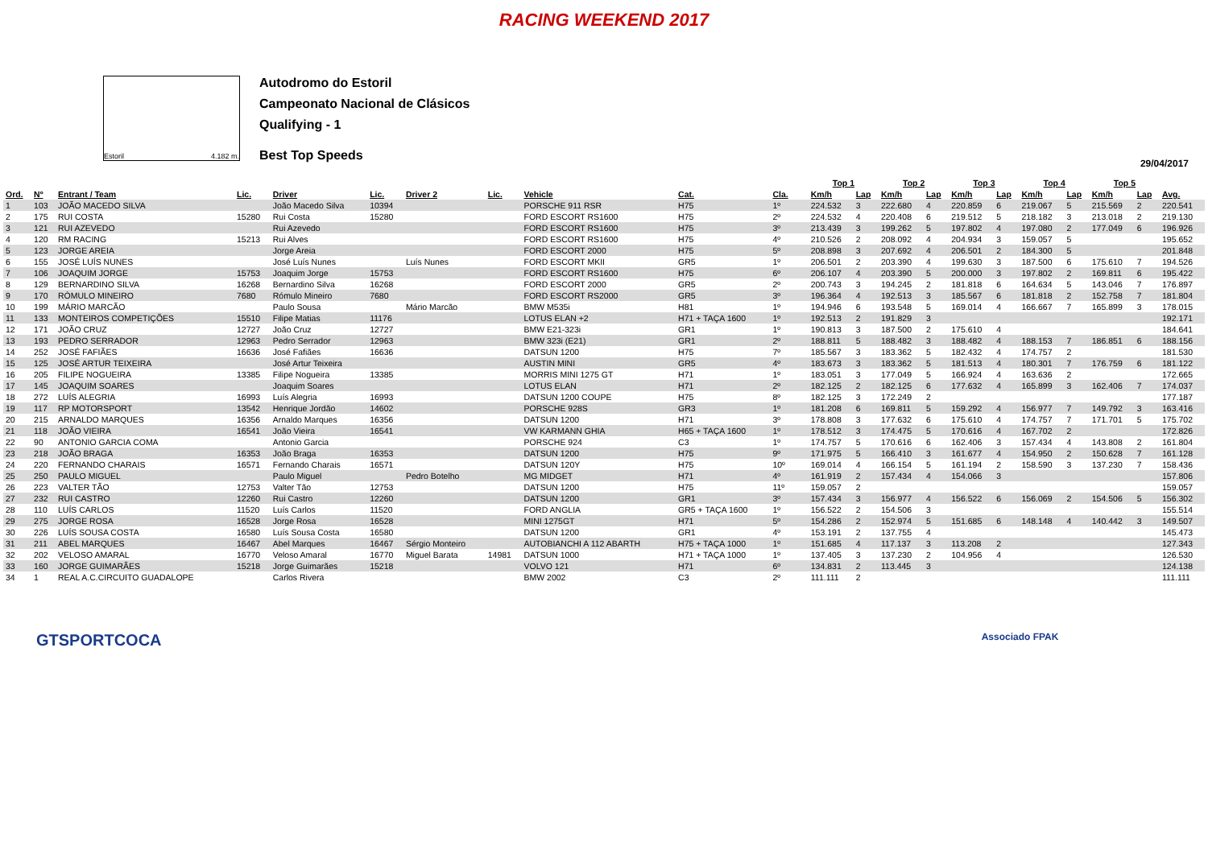RACING WEEKEND 2017
Estoril 4.182 m.
Autodromo do Estoril
Campeonato Nacional de Clásicos
Qualifying - 1
Best Top Speeds
29/04/2017
| | | | | | | | | | | | | | Top 1 | | Top 2 | | Top 3 | | Top 4 | | Top 5 | | |
| --- | --- | --- | --- | --- | --- | --- | --- | --- | --- | --- | --- | --- | --- | --- | --- | --- | --- | --- | --- | --- | --- | --- | --- |
| Ord. | Nº | Entrant / Team | Lic. | Driver | Lic. | Driver 2 | Lic. | Vehicle | Cat. | Cla. | | | Km/h | Lap | Km/h | Lap | Km/h | Lap | Km/h | Lap | Km/h | Lap | Avg. |
| 1 | 103 | JOÃO MACEDO SILVA | | João Macedo Silva | 10394 | | | PORSCHE 911 RSR | H75 | 1º | | | 224.532 | 3 | 222.680 | 4 | 220.859 | 6 | 219.067 | 5 | 215.569 | 2 | 220.541 |
| 2 | 175 | RUI COSTA | 15280 | Rui Costa | 15280 | | | FORD ESCORT RS1600 | H75 | 2º | | | 224.532 | 4 | 220.408 | 6 | 219.512 | 5 | 218.182 | 3 | 213.018 | 2 | 219.130 |
| 3 | 121 | RUI AZEVEDO | | Rui Azevedo | | | | FORD ESCORT RS1600 | H75 | 3º | | | 213.439 | 3 | 199.262 | 5 | 197.802 | 4 | 197.080 | 2 | 177.049 | 6 | 196.926 |
| 4 | 120 | RM RACING | 15213 | Rui Alves | | | | FORD ESCORT RS1600 | H75 | 4º | | | 210.526 | 2 | 208.092 | 4 | 204.934 | 3 | 159.057 | 5 | | | 195.652 |
| 5 | 123 | JORGE AREIA | | Jorge Areia | | | | FORD ESCORT 2000 | H75 | 5º | | | 208.898 | 3 | 207.692 | 4 | 206.501 | 2 | 184.300 | 5 | | | 201.848 |
| 6 | 155 | JOSÉ LUÍS NUNES | | José Luís Nunes | | Luís Nunes | | FORD ESCORT MKII | GR5 | 1º | | | 206.501 | 2 | 203.390 | 4 | 199.630 | 3 | 187.500 | 6 | 175.610 | 7 | 194.526 |
| 7 | 106 | JOAQUIM JORGE | 15753 | Joaquim Jorge | 15753 | | | FORD ESCORT RS1600 | H75 | 6º | | | 206.107 | 4 | 203.390 | 5 | 200.000 | 3 | 197.802 | 2 | 169.811 | 6 | 195.422 |
| 8 | 129 | BERNARDINO SILVA | 16268 | Bernardino Silva | 16268 | | | FORD ESCORT 2000 | GR5 | 2º | | | 200.743 | 3 | 194.245 | 2 | 181.818 | 6 | 164.634 | 5 | 143.046 | 7 | 176.897 |
| 9 | 170 | RÓMULO MINEIRO | 7680 | Rómulo Mineiro | 7680 | | | FORD ESCORT RS2000 | GR5 | 3º | | | 196.364 | 4 | 192.513 | 3 | 185.567 | 6 | 181.818 | 2 | 152.758 | 7 | 181.804 |
| 10 | 199 | MÁRIO MARCÃO | | Paulo Sousa | | Mário Marcão | | BMW M535i | H81 | 1º | | | 194.946 | 6 | 193.548 | 5 | 169.014 | 4 | 166.667 | 7 | 165.899 | 3 | 178.015 |
| 11 | 133 | MONTEIROS COMPETIÇÕES | 15510 | Filipe Matias | 11176 | | | LOTUS ELAN +2 | H71 + TAÇA 1600 | 1º | | | 192.513 | 2 | 191.829 | 3 | | | | | | | 192.171 |
| 12 | 171 | JOÃO CRUZ | 12727 | João Cruz | 12727 | | | BMW E21-323i | GR1 | 1º | | | 190.813 | 3 | 187.500 | 2 | 175.610 | 4 | | | | | 184.641 |
| 13 | 193 | PEDRO SERRADOR | 12963 | Pedro Serrador | 12963 | | | BMW 323i (E21) | GR1 | 2º | | | 188.811 | 5 | 188.482 | 3 | 188.482 | 4 | 188.153 | 7 | 186.851 | 6 | 188.156 |
| 14 | 252 | JOSÉ FAFIÃES | 16636 | José Fafiães | 16636 | | | DATSUN 1200 | H75 | 7º | | | 185.567 | 3 | 183.362 | 5 | 182.432 | 4 | 174.757 | 2 | | | 181.530 |
| 15 | 125 | JOSÉ ARTUR TEIXEIRA | | José Artur Teixeira | | | | AUSTIN MINI | GR5 | 4º | | | 183.673 | 3 | 183.362 | 5 | 181.513 | 4 | 180.301 | 7 | 176.759 | 6 | 181.122 |
| 16 | 205 | FILIPE NOGUEIRA | 13385 | Filipe Nogueira | 13385 | | | MORRIS MINI 1275 GT | H71 | 1º | | | 183.051 | 3 | 177.049 | 5 | 166.924 | 4 | 163.636 | 2 | | | 172.665 |
| 17 | 145 | JOAQUIM SOARES | | Joaquim Soares | | | | LOTUS ELAN | H71 | 2º | | | 182.125 | 2 | 182.125 | 6 | 177.632 | 4 | 165.899 | 3 | 162.406 | 7 | 174.037 |
| 18 | 272 | LUÍS ALEGRIA | 16993 | Luís Alegria | 16993 | | | DATSUN 1200 COUPE | H75 | 8º | | | 182.125 | 3 | 172.249 | 2 | | | | | | | 177.187 |
| 19 | 117 | RP MOTORSPORT | 13542 | Henrique Jordão | 14602 | | | PORSCHE 928S | GR3 | 1º | | | 181.208 | 6 | 169.811 | 5 | 159.292 | 4 | 156.977 | 7 | 149.792 | 3 | 163.416 |
| 20 | 215 | ARNALDO MARQUES | 16356 | Arnaldo Marques | 16356 | | | DATSUN 1200 | H71 | 3º | | | 178.808 | 3 | 177.632 | 6 | 175.610 | 4 | 174.757 | 7 | 171.701 | 5 | 175.702 |
| 21 | 118 | JOÃO VIEIRA | 16541 | João Vieira | 16541 | | | VW KARMANN GHIA | H65 + TAÇA 1600 | 1º | | | 178.512 | 3 | 174.475 | 5 | 170.616 | 4 | 167.702 | 2 | | | 172.826 |
| 22 | 90 | ANTONIO GARCIA COMA | | Antonio Garcia | | | | PORSCHE 924 | C3 | 1º | | | 174.757 | 5 | 170.616 | 6 | 162.406 | 3 | 157.434 | 4 | 143.808 | 2 | 161.804 |
| 23 | 218 | JOÃO BRAGA | 16353 | João Braga | 16353 | | | DATSUN 1200 | H75 | 9º | | | 171.975 | 5 | 166.410 | 3 | 161.677 | 4 | 154.950 | 2 | 150.628 | 7 | 161.128 |
| 24 | 220 | FERNANDO CHARAIS | 16571 | Fernando Charais | 16571 | | | DATSUN 120Y | H75 | 10º | | | 169.014 | 4 | 166.154 | 5 | 161.194 | 2 | 158.590 | 3 | 137.230 | 7 | 158.436 |
| 25 | 250 | PAULO MIGUEL | | Paulo Miguel | | Pedro Botelho | | MG MIDGET | H71 | 4º | | | 161.919 | 2 | 157.434 | 4 | 154.066 | 3 | | | | | 157.806 |
| 26 | 223 | VALTER TÃO | 12753 | Valter Tão | 12753 | | | DATSUN 1200 | H75 | 11º | | | 159.057 | 2 | | | | | | | | | 159.057 |
| 27 | 232 | RUI CASTRO | 12260 | Rui Castro | 12260 | | | DATSUN 1200 | GR1 | 3º | | | 157.434 | 3 | 156.977 | 4 | 156.522 | 6 | 156.069 | 2 | 154.506 | 5 | 156.302 |
| 28 | 110 | LUÍS CARLOS | 11520 | Luís Carlos | 11520 | | | FORD ANGLIA | GR5 + TAÇA 1600 | 1º | | | 156.522 | 2 | 154.506 | 3 | | | | | | | 155.514 |
| 29 | 275 | JORGE ROSA | 16528 | Jorge Rosa | 16528 | | | MINI 1275GT | H71 | 5º | | | 154.286 | 2 | 152.974 | 5 | 151.685 | 6 | 148.148 | 4 | 140.442 | 3 | 149.507 |
| 30 | 226 | LUÍS SOUSA COSTA | 16580 | Luís Sousa Costa | 16580 | | | DATSUN 1200 | GR1 | 4º | | | 153.191 | 2 | 137.755 | 4 | | | | | | | 145.473 |
| 31 | 211 | ABEL MARQUES | 16467 | Abel Marques | 16467 | Sérgio Monteiro | | AUTOBIANCHI A 112 ABARTH | H75 + TAÇA 1000 | 1º | | | 151.685 | 4 | 117.137 | 3 | 113.208 | 2 | | | | | 127.343 |
| 32 | 202 | VELOSO AMARAL | 16770 | Veloso Amaral | 16770 | Miguel Barata | 14981 | DATSUN 1000 | H71 + TAÇA 1000 | 1º | | | 137.405 | 3 | 137.230 | 2 | 104.956 | 4 | | | | | 126.530 |
| 33 | 160 | JORGE GUIMARÃES | 15218 | Jorge Guimarães | 15218 | | | VOLVO 121 | H71 | 6º | | | 134.831 | 2 | 113.445 | 3 | | | | | | | 124.138 |
| 34 | 1 | REAL A.C.CIRCUITO GUADALOPE | | Carlos Rivera | | | | BMW 2002 | C3 | 2º | | | 111.111 | 2 | | | | | | | | | 111.111 |
GTSPORT COCA Associado FPAK